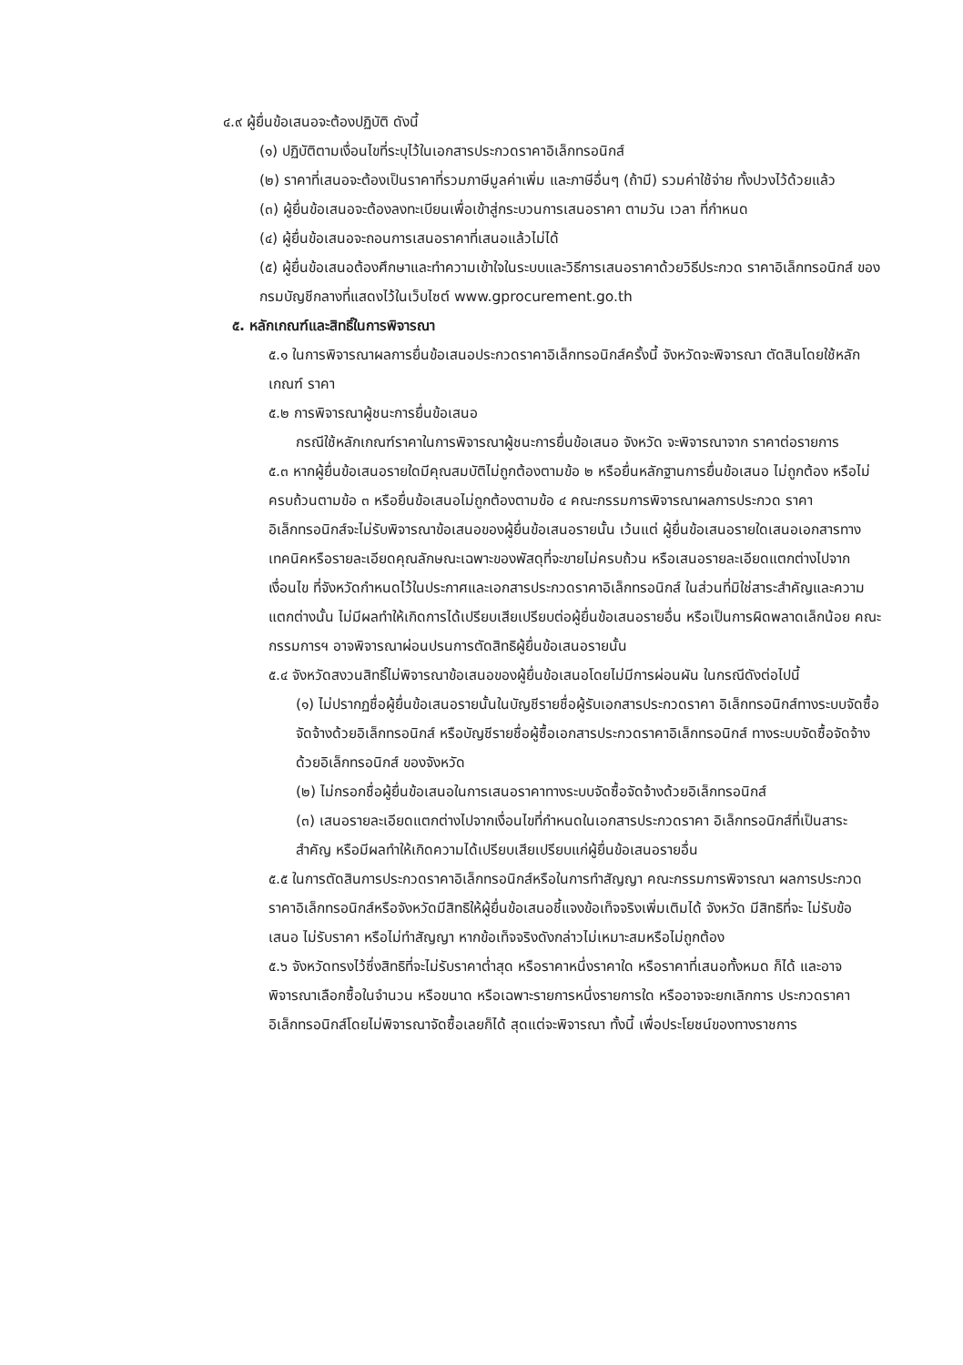๔.๙ ผู้ยื่นข้อเสนอจะต้องปฏิบัติ ดังนี้
(๑) ปฏิบัติตามเงื่อนไขที่ระบุไว้ในเอกสารประกวดราคาอิเล็กทรอนิกส์
(๒) ราคาที่เสนอจะต้องเป็นราคาที่รวมภาษีมูลค่าเพิ่ม และภาษีอื่นๆ (ถ้ามี) รวมค่าใช้จ่าย ทั้งปวงไว้ด้วยแล้ว
(๓) ผู้ยื่นข้อเสนอจะต้องลงทะเบียนเพื่อเข้าสู่กระบวนการเสนอราคา ตามวัน เวลา ที่กำหนด
(๔) ผู้ยื่นข้อเสนอจะถอนการเสนอราคาที่เสนอแล้วไม่ได้
(๕) ผู้ยื่นข้อเสนอต้องศึกษาและทำความเข้าใจในระบบและวิธีการเสนอราคาด้วยวิธีประกวด ราคาอิเล็กทรอนิกส์ ของกรมบัญชีกลางที่แสดงไว้ในเว็บไซต์ www.gprocurement.go.th
๕. หลักเกณฑ์และสิทธิ์ในการพิจารณา
๕.๑ ในการพิจารณาผลการยื่นข้อเสนอประกวดราคาอิเล็กทรอนิกส์ครั้งนี้ จังหวัดจะพิจารณา ตัดสินโดยใช้หลักเกณฑ์ ราคา
๕.๒ การพิจารณาผู้ชนะการยื่นข้อเสนอ
กรณีใช้หลักเกณฑ์ราคาในการพิจารณาผู้ชนะการยื่นข้อเสนอ จังหวัด จะพิจารณาจาก ราคาต่อรายการ
๕.๓ หากผู้ยื่นข้อเสนอรายใดมีคุณสมบัติไม่ถูกต้องตามข้อ ๒ หรือยื่นหลักฐานการยื่นข้อเสนอ ไม่ถูกต้อง หรือไม่ครบถ้วนตามข้อ ๓ หรือยื่นข้อเสนอไม่ถูกต้องตามข้อ ๔ คณะกรรมการพิจารณาผลการประกวด ราคาอิเล็กทรอนิกส์จะไม่รับพิจารณาข้อเสนอของผู้ยื่นข้อเสนอรายนั้น เว้นแต่ ผู้ยื่นข้อเสนอรายใดเสนอเอกสารทาง เทคนิคหรือรายละเอียดคุณลักษณะเฉพาะของพัสดุที่จะขายไม่ครบถ้วน หรือเสนอรายละเอียดแตกต่างไปจากเงื่อนไข ที่จังหวัดกำหนดไว้ในประกาศและเอกสารประกวดราคาอิเล็กทรอนิกส์ ในส่วนที่มิใช่สาระสำคัญและความแตกต่างนั้น ไม่มีผลทำให้เกิดการได้เปรียบเสียเปรียบต่อผู้ยื่นข้อเสนอรายอื่น หรือเป็นการผิดพลาดเล็กน้อย คณะกรรมการฯ อาจพิจารณาผ่อนปรนการตัดสิทธิผู้ยื่นข้อเสนอรายนั้น
๕.๔ จังหวัดสงวนสิทธิ์ไม่พิจารณาข้อเสนอของผู้ยื่นข้อเสนอโดยไม่มีการผ่อนผัน ในกรณีดังต่อไปนี้
(๑) ไม่ปรากฏชื่อผู้ยื่นข้อเสนอรายนั้นในบัญชีรายชื่อผู้รับเอกสารประกวดราคา อิเล็กทรอนิกส์ทางระบบจัดซื้อจัดจ้างด้วยอิเล็กทรอนิกส์ หรือบัญชีรายชื่อผู้ซื้อเอกสารประกวดราคาอิเล็กทรอนิกส์ ทางระบบจัดซื้อจัดจ้างด้วยอิเล็กทรอนิกส์ ของจังหวัด
(๒) ไม่กรอกชื่อผู้ยื่นข้อเสนอในการเสนอราคาทางระบบจัดซื้อจัดจ้างด้วยอิเล็กทรอนิกส์
(๓) เสนอรายละเอียดแตกต่างไปจากเงื่อนไขที่กำหนดในเอกสารประกวดราคา อิเล็กทรอนิกส์ที่เป็นสาระสำคัญ หรือมีผลทำให้เกิดความได้เปรียบเสียเปรียบแก่ผู้ยื่นข้อเสนอรายอื่น
๕.๕ ในการตัดสินการประกวดราคาอิเล็กทรอนิกส์หรือในการทำสัญญา คณะกรรมการพิจารณา ผลการประกวดราคาอิเล็กทรอนิกส์หรือจังหวัดมีสิทธิให้ผู้ยื่นข้อเสนอชี้แจงข้อเท็จจริงเพิ่มเติมได้ จังหวัด มีสิทธิที่จะ ไม่รับข้อเสนอ ไม่รับราคา หรือไม่ทำสัญญา หากข้อเท็จจริงดังกล่าวไม่เหมาะสมหรือไม่ถูกต้อง
๕.๖ จังหวัดทรงไว้ซึ่งสิทธิที่จะไม่รับราคาต่ำสุด หรือราคาหนึ่งราคาใด หรือราคาที่เสนอทั้งหมด ก็ได้ และอาจพิจารณาเลือกซื้อในจำนวน หรือขนาด หรือเฉพาะรายการหนึ่งรายการใด หรืออาจจะยกเลิกการ ประกวดราคาอิเล็กทรอนิกส์โดยไม่พิจารณาจัดซื้อเลยก็ได้ สุดแต่จะพิจารณา ทั้งนี้ เพื่อประโยชน์ของทางราชการ